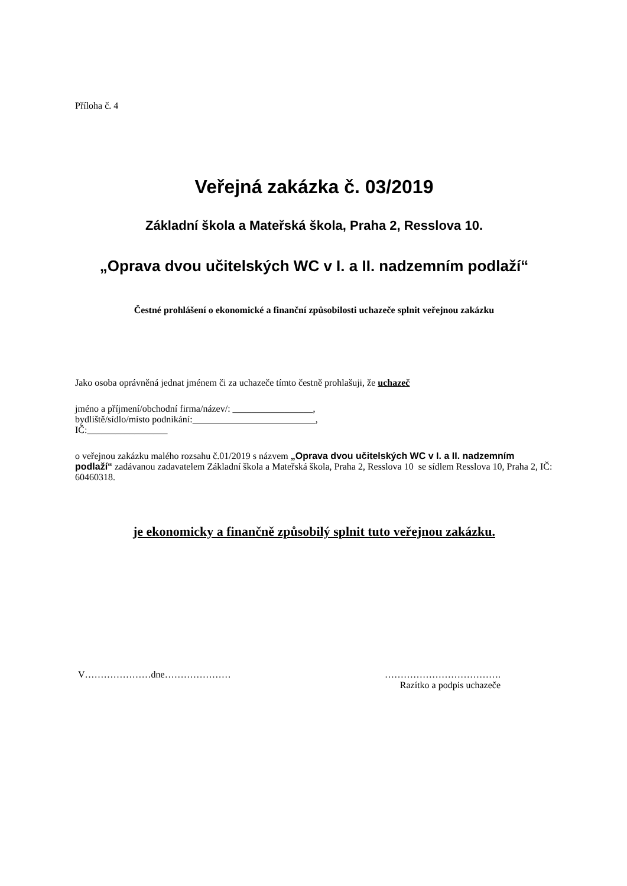Příloha č. 4
Veřejná zakázka č. 03/2019
Základní škola a Mateřská škola, Praha 2, Resslova 10.
„Oprava dvou učitelských WC v I. a II. nadzemním podlaží“
Čestné prohlášení o ekonomické a finanční způsobilosti uchazeče splnit veřejnou zakázku
Jako osoba oprávněná jednat jménem či za uchazeče tímto čestně prohlašuji, že uchazeč
jméno a příjmení/obchodní firma/název/: _________________,
bydliště/sídlo/místo podnikání:__________________________,
IČ:_________________
o veřejnou zakázku malého rozsahu č.01/2019 s názvem „Oprava dvou učitelských WC v I. a II. nadzemním podlaží“ zadávanou zadavatelem Základní škola a Mateřská škola, Praha 2, Resslova 10 se sídlem Resslova 10, Praha 2, IČ: 60460318.
je ekonomicky a finančně způsobilý splnit tuto veřejnou zakázku.
V…………………dne………………… ……………………………….
Razítko a podpis uchazeče